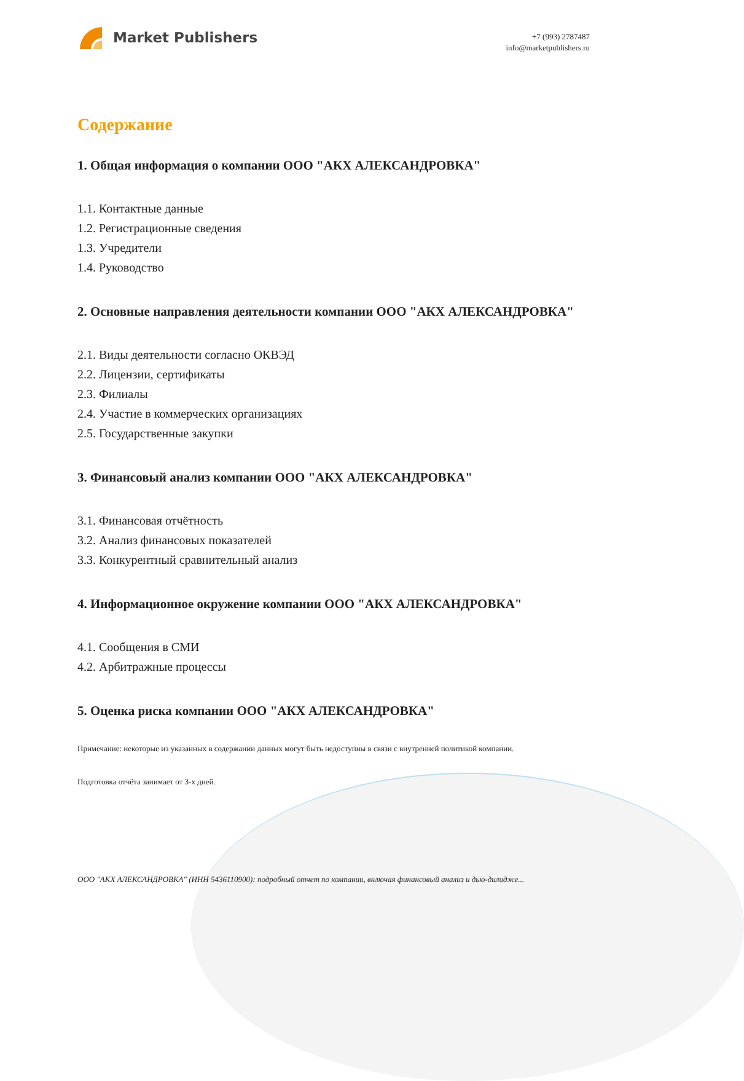Market Publishers
+7 (993) 2787487
info@marketpublishers.ru
Содержание
1. Общая информация о компании ООО "АКХ АЛЕКСАНДРОВКА"
1.1. Контактные данные
1.2. Регистрационные сведения
1.3. Учредители
1.4. Руководство
2. Основные направления деятельности компании ООО "АКХ АЛЕКСАНДРОВКА"
2.1. Виды деятельности согласно ОКВЭД
2.2. Лицензии, сертификаты
2.3. Филиалы
2.4. Участие в коммерческих организациях
2.5. Государственные закупки
3. Финансовый анализ компании ООО "АКХ АЛЕКСАНДРОВКА"
3.1. Финансовая отчётность
3.2. Анализ финансовых показателей
3.3. Конкурентный сравнительный анализ
4. Информационное окружение компании ООО "АКХ АЛЕКСАНДРОВКА"
4.1. Сообщения в СМИ
4.2. Арбитражные процессы
5. Оценка риска компании ООО "АКХ АЛЕКСАНДРОВКА"
Примечание: некоторые из указанных в содержании данных могут быть недоступны в связи с внутренней политикой компании.
Подготовка отчёта занимает от 3-х дней.
ООО "АКХ АЛЕКСАНДРОВКА" (ИНН 5436110900): подробный отчет по компании, включая финансовый анализ и дью-дилидже...